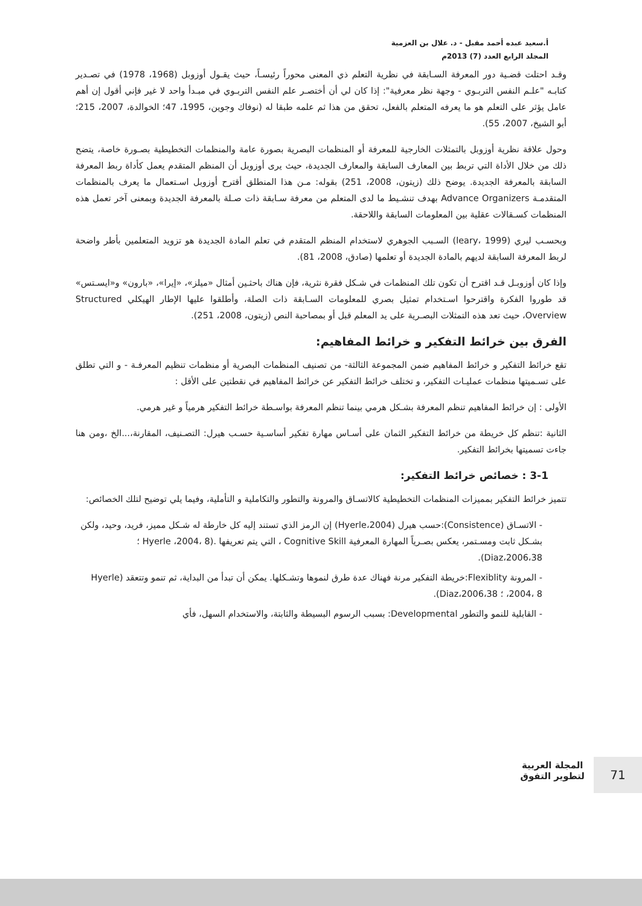أ.سعيد عبده أحمد مقبل - د. علال بن العزمية
المجلد الرابع العدد (7) 2013م
وقـد احتلت قضـية دور المعرفة السـابقة في نظرية التعلم ذي المعنى محوراً رئيسـاً، حيث يقـول أوزوبل (1968، 1978) في تصـدير كتابـه "علـم النفس التربـوي - وجهة نظر معرفية": إذا كان لي أن أختصـر علم النفس التربـوي في مبـدأ واحد لا غير فإني أقول إن أهم عامل يؤثر على التعلم هو ما يعرفه المتعلم بالفعل، تحقق من هذا ثم علمه طبقا له (نوفاك وجوين، 1995، 47؛ الخوالدة، 2007، 215؛ أبو الشيخ، 2007، 55).
وحول علاقة نظرية أوزوبل بالتمثلات الخارجية للمعرفة أو المنظمات البصرية بصورة عامة والمنظمات التخطيطية بصـورة خاصة، يتضح ذلك من خلال الأداة التي تربط بين المعارف السابقة والمعارف الجديدة، حيث يرى أوزوبل أن المنظم المتقدم يعمل كأداة ربط المعرفة السابقة بالمعرفة الجديدة. يوضح ذلك (زيتون، 2008، 251) بقوله: مـن هذا المنطلق أقترح أوزوبل اسـتعمال ما يعرف بالمنظمات المتقدمـة Advance Organizers بهدف تنشـيط ما لدى المتعلم من معرفة سـابقة ذات صـلة بالمعرفة الجديدة وبمعنى آخر تعمل هذه المنظمات كسـقالات عقلية بين المعلومات السابقة واللاحقة.
وبحسـب ليري (leary، 1999) السـبب الجوهري لاستخدام المنظم المتقدم في تعلم المادة الجديدة هو تزويد المتعلمين بأطر واضحة لربط المعرفة السابقة لديهم بالمادة الجديدة أو تعلمها (صادق، 2008، 81).
وإذا كان أوزوبـل قـد اقترح أن تكون تلك المنظمات في شـكل فقرة نثرية، فإن هناك باحثـين أمثال «ميلز»، «إيرا»، «بارون» و«ايسـتس» قد طوروا الفكرة واقترحوا اسـتخدام تمثيل بصري للمعلومات السـابقة ذات الصلة، وأطلقوا عليها الإطار الهيكلي Structured Overview، حيث تعد هذه التمثلات البصـرية على يد المعلم قبل أو بمصاحبة النص (زيتون، 2008، 251).
الفرق بين خرائط التفكير و خرائط المفاهيم:
تقع خرائط التفكير و خرائط المفاهيم ضمن المجموعة الثالثة- من تصنيف المنظمات البصرية أو منظمات تنظيم المعرفـة - و التي تطلق على تسـميتها منظمات عمليـات التفكير، و تختلف خرائط التفكير عن خرائط المفاهيم في نقطتين على الأقل :
الأولى : إن خرائط المفاهيم تنظم المعرفة بشـكل هرمي بينما تنظم المعرفة بواسـطة خرائط التفكير هرمياً و غير هرمي.
الثانية :تنظم كل خريطة من خرائط التفكير الثمان على أسـاس مهارة تفكير أساسـية حسـب هيرل: التصـنيف، المقارنة،...الخ ،ومن هنا جاءت تسميتها بخرائط التفكير.
3-1 : خصائص خرائط التفكير:
تتميز خرائط التفكير بمميزات المنظمات التخطيطية كالاتسـاق والمرونة والتطور والتكاملية و التأملية، وفيما يلي توضيح لتلك الخصائص:
- الاتسـاق (Consistence):حسب هيرل (Hyerle،2004) إن الرمز الذي تستند إليه كل خارطة له شـكل مميز، فريد، وحيد، ولكن بشـكل ثابت ومسـتمر، يعكس بصـرياً المهارة المعرفية Cognitive Skill ، التي يتم تعريفها .(Hyerle ،2004، 8 ؛ Diaz،2006،38).
- المرونة Flexiblity:خريطة التفكير مرنة فهناك عدة طرق لنموها وتشـكلها. يمكن أن تبدأ من البداية، ثم تنمو وتتعقد (Hyerle ،2004، 8 ؛ Diaz،2006،38).
- القابلية للنمو والتطور Developmental: بسبب الرسوم البسيطة والثابتة، والاستخدام السهل، فأي
71
المجلة العربية
لتطوير التفوق